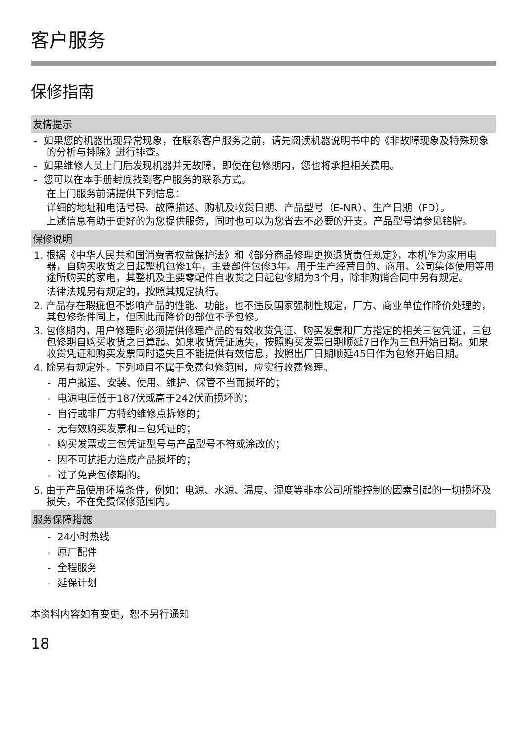客户服务
保修指南
友情提示
- 如果您的机器出现异常现象，在联系客户服务之前，请先阅读机器说明书中的《非故障现象及特殊现象的分析与排除》进行排查。
- 如果维修人员上门后发现机器并无故障，即使在包修期内，您也将承担相关费用。
- 您可以在本手册封底找到客户服务的联系方式。
在上门服务前请提供下列信息：
详细的地址和电话号码、故障描述、购机及收货日期、产品型号（E-NR）、生产日期（FD）。
上述信息有助于更好的为您提供服务，同时也可以为您省去不必要的开支。产品型号请参见铭牌。
保修说明
1. 根据《中华人民共和国消费者权益保护法》和《部分商品修理更换退货责任规定》，本机作为家用电器，自购买收货之日起整机包修1年，主要部件包修3年。用于生产经营目的、商用、公司集体使用等用途所购买的家电，其整机及主要零配件自收货之日起包修期为3个月，除非购销合同中另有规定。
法律法规另有规定的，按照其规定执行。
2. 产品存在瑕疵但不影响产品的性能、功能，也不违反国家强制性规定，厂方、商业单位作降价处理的，其包修条件同上，但因此而降价的部位不予包修。
3. 包修期内，用户修理时必须提供修理产品的有效收货凭证、购买发票和厂方指定的相关三包凭证，三包包修期自购买收货之日算起。如果收货凭证遗失，按照购买发票日期顺延7日作为三包开始日期。如果收货凭证和购买发票同时遗失且不能提供有效信息，按照出厂日期顺延45日作为包修开始日期。
4. 除另有规定外，下列项目不属于免费包修范围，应实行收费修理。
- 用户搬运、安装、使用、维护、保管不当而损坏的；
- 电源电压低于187伏或高于242伏而损坏的；
- 自行或非厂方特约维修点拆修的；
- 无有效购买发票和三包凭证的；
- 购买发票或三包凭证型号与产品型号不符或涂改的；
- 因不可抗拒力造成产品损坏的；
- 过了免费包修期的。
5. 由于产品使用环境条件，例如：电源、水源、温度、湿度等非本公司所能控制的因素引起的一切损坏及损失，不在免费保修范围内。
服务保障措施
- 24小时热线
- 原厂配件
- 全程服务
- 延保计划
本资料内容如有变更，恕不另行通知
18